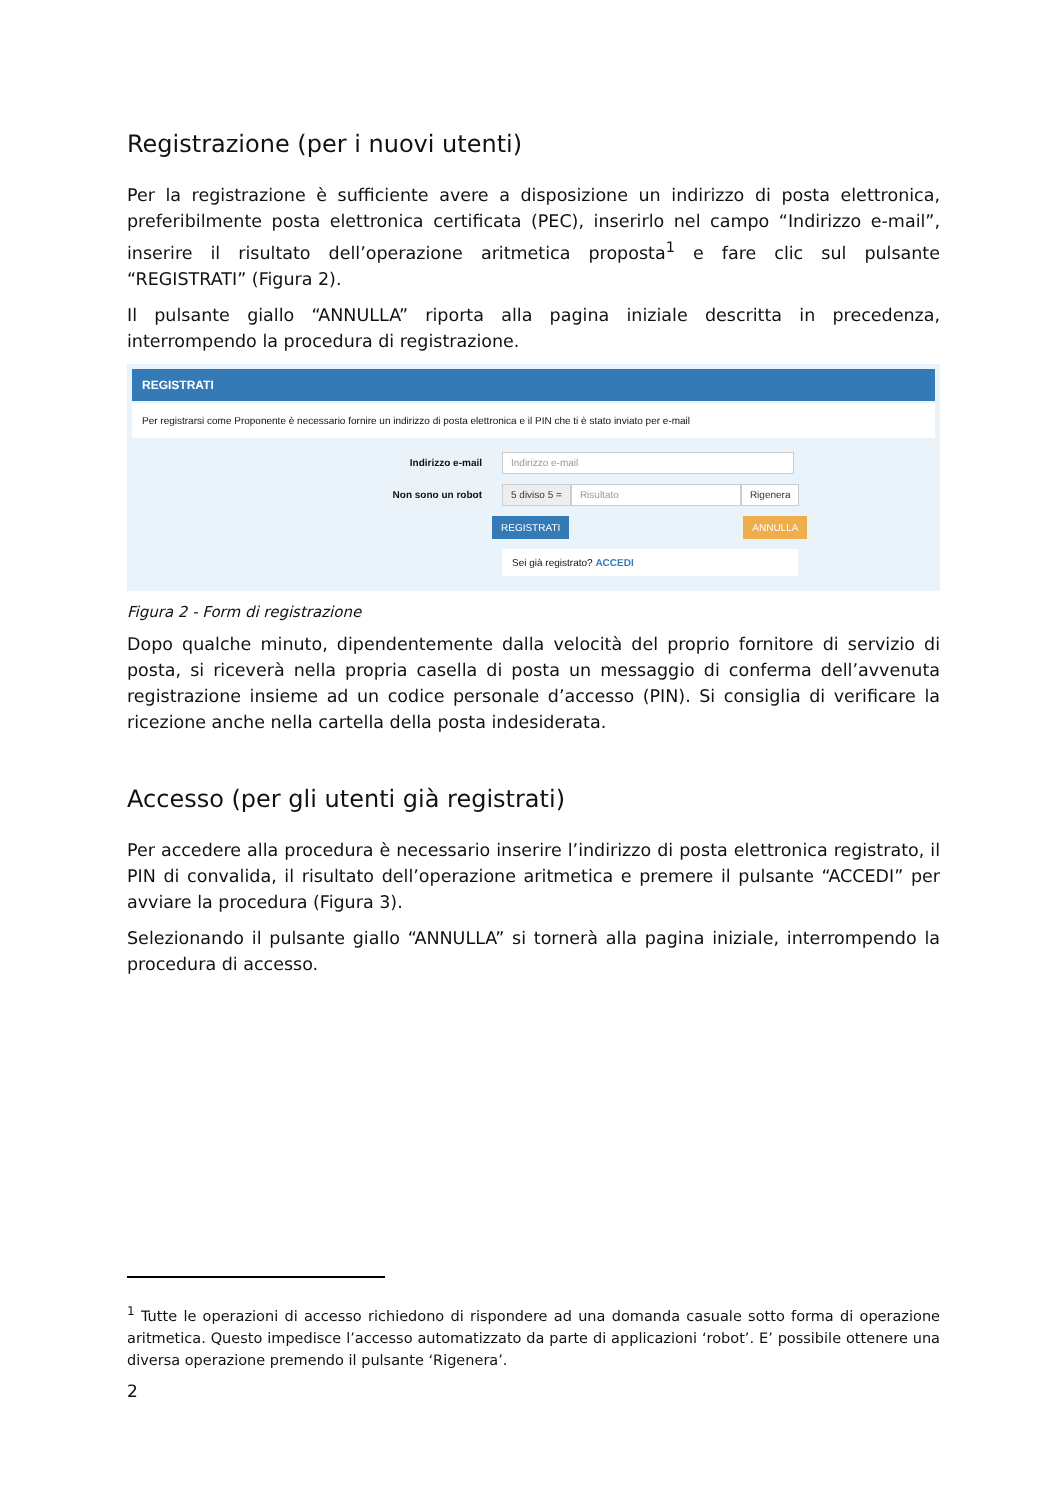Registrazione (per i nuovi utenti)
Per la registrazione è sufficiente avere a disposizione un indirizzo di posta elettronica, preferibilmente posta elettronica certificata (PEC), inserirlo nel campo “Indirizzo e-mail”, inserire il risultato dell’operazione aritmetica proposta<sup>1</sup> e fare clic sul pulsante “REGISTRATI” (Figura 2).
Il pulsante giallo “ANNULLA” riporta alla pagina iniziale descritta in precedenza, interrompendo la procedura di registrazione.
REGISTRATI
Per registrarsi come Proponente è necessario fornire un indirizzo di posta elettronica e il PIN che ti è stato inviato per e-mail
Indirizzo e-mail
Indirizzo e-mail
Non sono un robot
5 diviso 5 = Risultato Rigenera
REGISTRATI ANNULLA
Sei già registrato? ACCEDI
Figura 2 - Form di registrazione
Dopo qualche minuto, dipendentemente dalla velocità del proprio fornitore di servizio di posta, si riceverà nella propria casella di posta un messaggio di conferma dell’avvenuta registrazione insieme ad un codice personale d’accesso (PIN). Si consiglia di verificare la ricezione anche nella cartella della posta indesiderata.
Accesso (per gli utenti già registrati)
Per accedere alla procedura è necessario inserire l’indirizzo di posta elettronica registrato, il PIN di convalida, il risultato dell’operazione aritmetica e premere il pulsante “ACCEDI” per avviare la procedura (Figura 3).
Selezionando il pulsante giallo “ANNULLA” si tornerà alla pagina iniziale, interrompendo la procedura di accesso.
<sup>1</sup> Tutte le operazioni di accesso richiedono di rispondere ad una domanda casuale sotto forma di operazione aritmetica. Questo impedisce l’accesso automatizzato da parte di applicazioni ‘robot’. E’ possibile ottenere una diversa operazione premendo il pulsante ‘Rigenera’.
2